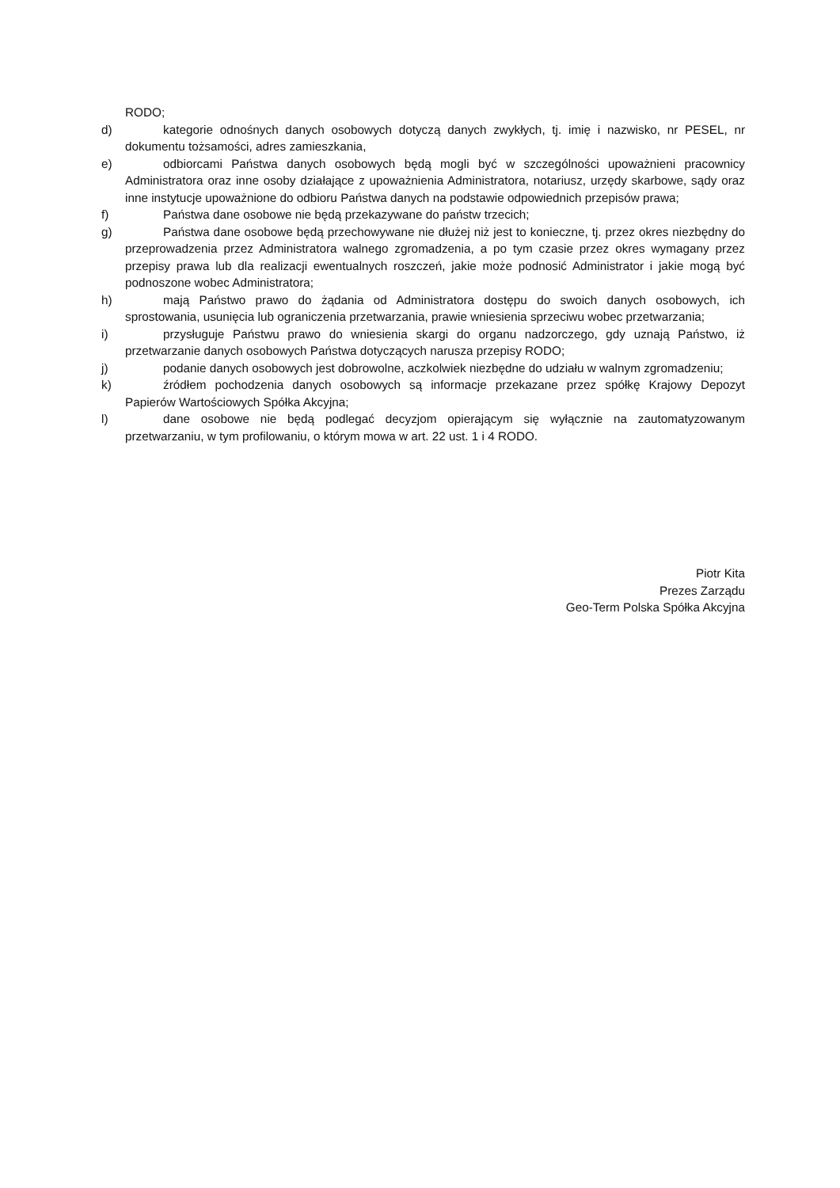RODO;
d) kategorie odnośnych danych osobowych dotyczą danych zwykłych, tj. imię i nazwisko, nr PESEL, nr dokumentu tożsamości, adres zamieszkania,
e) odbiorcami Państwa danych osobowych będą mogli być w szczególności upoważnieni pracownicy Administratora oraz inne osoby działające z upoważnienia Administratora, notariusz, urzędy skarbowe, sądy oraz inne instytucje upoważnione do odbioru Państwa danych na podstawie odpowiednich przepisów prawa;
f) Państwa dane osobowe nie będą przekazywane do państw trzecich;
g) Państwa dane osobowe będą przechowywane nie dłużej niż jest to konieczne, tj. przez okres niezbędny do przeprowadzenia przez Administratora walnego zgromadzenia, a po tym czasie przez okres wymagany przez przepisy prawa lub dla realizacji ewentualnych roszczeń, jakie może podnosić Administrator i jakie mogą być podnoszone wobec Administratora;
h) mają Państwo prawo do żądania od Administratora dostępu do swoich danych osobowych, ich sprostowania, usunięcia lub ograniczenia przetwarzania, prawie wniesienia sprzeciwu wobec przetwarzania;
i) przysługuje Państwu prawo do wniesienia skargi do organu nadzorczego, gdy uznają Państwo, iż przetwarzanie danych osobowych Państwa dotyczących narusza przepisy RODO;
j) podanie danych osobowych jest dobrowolne, aczkolwiek niezbędne do udziału w walnym zgromadzeniu;
k) źródłem pochodzenia danych osobowych są informacje przekazane przez spółkę Krajowy Depozyt Papierów Wartościowych Spółka Akcyjna;
l) dane osobowe nie będą podlegać decyzjom opierającym się wyłącznie na zautomatyzowanym przetwarzaniu, w tym profilowaniu, o którym mowa w art. 22 ust. 1 i 4 RODO.
Piotr Kita
Prezes Zarządu
Geo-Term Polska Spółka Akcyjna